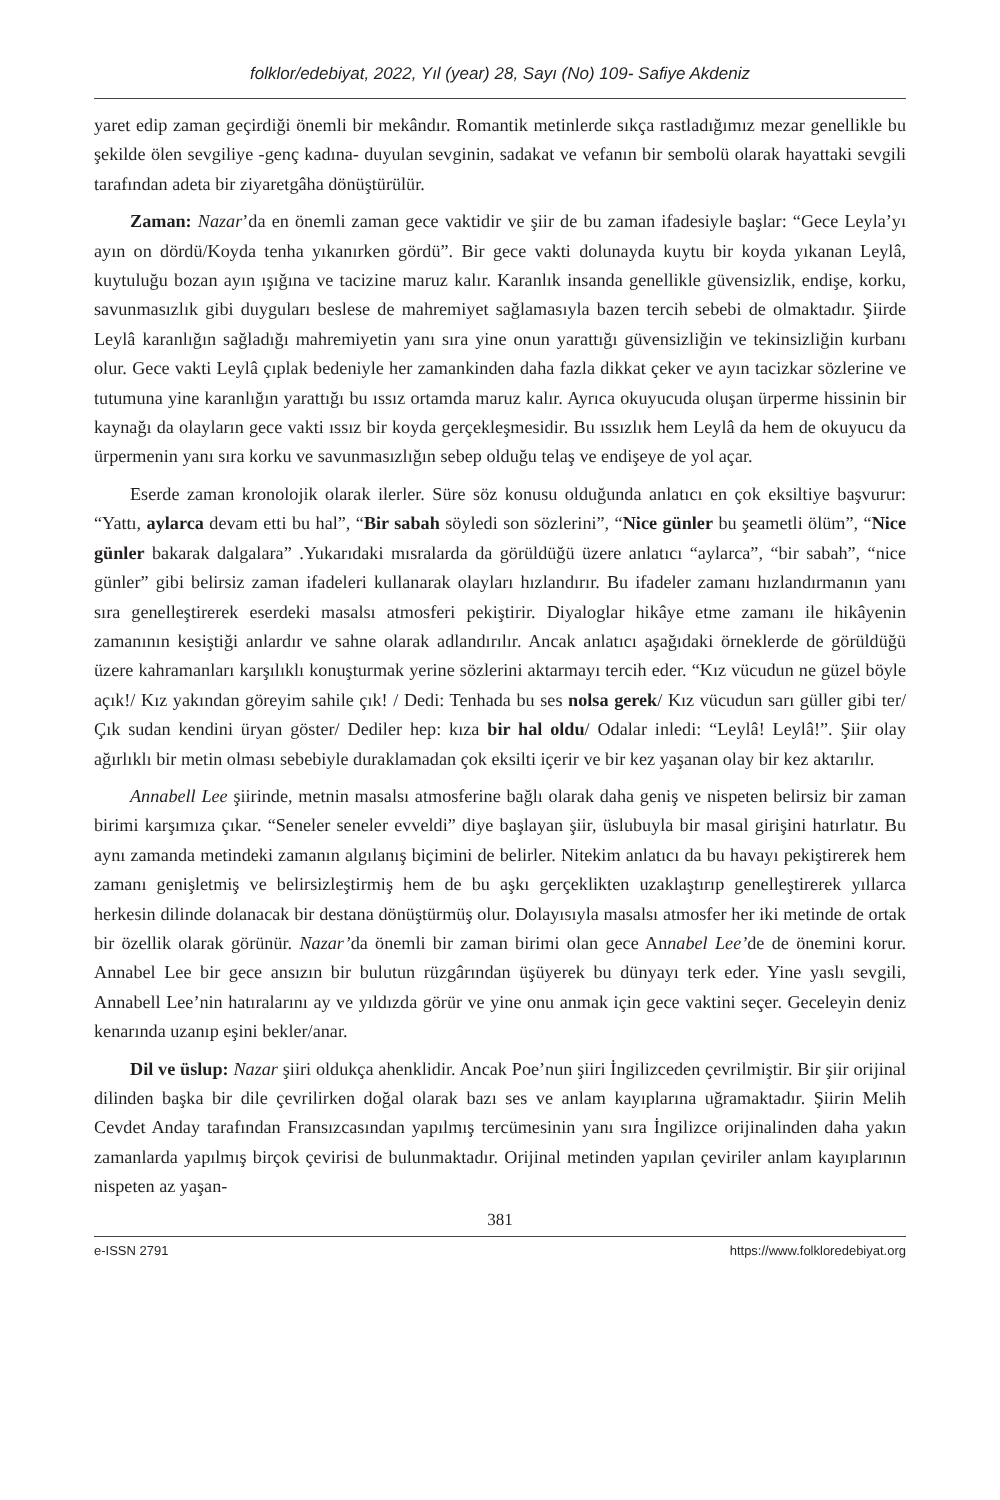folklor/edebiyat, 2022, Yıl (year) 28, Sayı (No) 109- Safiye Akdeniz
yaret edip zaman geçirdiği önemli bir mekândır. Romantik metinlerde sıkça rastladığımız mezar genellikle bu şekilde ölen sevgiliye -genç kadına- duyulan sevginin, sadakat ve vefanın bir sembolü olarak hayattaki sevgili tarafından adeta bir ziyaretgâha dönüştürülür.
Zaman: Nazar’da en önemli zaman gece vaktidir ve şiir de bu zaman ifadesiyle başlar: “Gece Leyla’yı ayın on dördü/Koyda tenha yıkanırken gördü”. Bir gece vakti dolunayda kuytu bir koyda yıkanan Leylâ, kuytuluğu bozan ayın ışığına ve tacizine maruz kalır. Karanlık insanda genellikle güvensizlik, endişe, korku, savunmasızlık gibi duyguları beslese de mahremiyet sağlamasıyla bazen tercih sebebi de olmaktadır. Şiirde Leylâ karanlığın sağladığı mahremiyetin yanı sıra yine onun yarattığı güvensizliğin ve tekinsizliğin kurbanı olur. Gece vakti Leylâ çıplak bedeniyle her zamankinden daha fazla dikkat çeker ve ayın tacizkar sözlerine ve tutumuna yine karanlığın yarattığı bu ıssız ortamda maruz kalır. Ayrıca okuyucuda oluşan ürperme hissinin bir kaynağı da olayların gece vakti ıssız bir koyda gerçekleşmesidir. Bu ıssızlık hem Leylâ da hem de okuyucu da ürpermenin yanı sıra korku ve savunmasızlığın sebep olduğu telaş ve endişeye de yol açar.
Eserde zaman kronolojik olarak ilerler. Süre söz konusu olduğunda anlatıcı en çok eksiltiye başvurur: “Yattı, aylarca devam etti bu hal”, “Bir sabah söyledi son sözlerini”, “Nice günler bu şeametli ölüm”, “Nice günler bakarak dalgalara” .Yukarıdaki mısralarda da görüldüğü üzere anlatıcı “aylarca”, “bir sabah”, “nice günler” gibi belirsiz zaman ifadeleri kullanarak olayları hızlandırır. Bu ifadeler zamanı hızlandırmanın yanı sıra genelleştirerek eserdeki masalsı atmosferi pekiştirir. Diyaloglar hikâye etme zamanı ile hikâyenin zamanının kesiştiği anlardır ve sahne olarak adlandırılır. Ancak anlatıcı aşağıdaki örneklerde de görüldüğü üzere kahramanları karşılıklı konuşturmak yerine sözlerini aktarmayı tercih eder. “Kız vücudun ne güzel böyle açık!/ Kız yakından göreyim sahile çık! / Dedi: Tenhada bu ses nolsa gerek/ Kız vücudun sarı güller gibi ter/ Çık sudan kendini üryan göster/ Dediler hep: kıza bir hal oldu/ Odalar inledi: “Leylâ! Leylâ!”. Şiir olay ağırlıklı bir metin olması sebebiyle duraklamadan çok eksilti içerir ve bir kez yaşanan olay bir kez aktarılır.
Annabell Lee şiirinde, metnin masalsı atmosferine bağlı olarak daha geniş ve nispeten belirsiz bir zaman birimi karşımıza çıkar. “Seneler seneler evveldi” diye başlayan şiir, üslubuyla bir masal girişini hatırlatır. Bu aynı zamanda metindeki zamanın algılanış biçimini de belirler. Nitekim anlatıcı da bu havayı pekiştirerek hem zamanı genişletmiş ve belirsizleştirmiş hem de bu aşkı gerçeklikten uzaklaştırıp genelleştirerek yıllarca herkesin dilinde dolanacak bir destana dönüştürmüş olur. Dolayısıyla masalsı atmosfer her iki metinde de ortak bir özellik olarak görünür. Nazar’da önemli bir zaman birimi olan gece Annabel Lee’de de önemini korur. Annabel Lee bir gece ansızın bir bulutun rüzgârından üşüyerek bu dünyayı terk eder. Yine yaslı sevgili, Annabell Lee’nin hatıralarını ay ve yıldızda görür ve yine onu anmak için gece vaktini seçer. Geceleyin deniz kenarında uzanıp eşini bekler/anar.
Dil ve üslup: Nazar şiiri oldukça ahenklidir. Ancak Poe’nun şiiri İngilizceden çevrilmiştir. Bir şiir orijinal dilinden başka bir dile çevrilirken doğal olarak bazı ses ve anlam kayıplarına uğramaktadır. Şiirin Melih Cevdet Anday tarafından Fransızcasından yapılmış tercümesinin yanı sıra İngilizce orijinalinden daha yakın zamanlarda yapılmış birçok çevirisi de bulunmaktadır. Orijinal metinden yapılan çeviriler anlam kayıplarının nispeten az yaşan-
381
e-ISSN 2791 https://www.folkloredebiyat.org